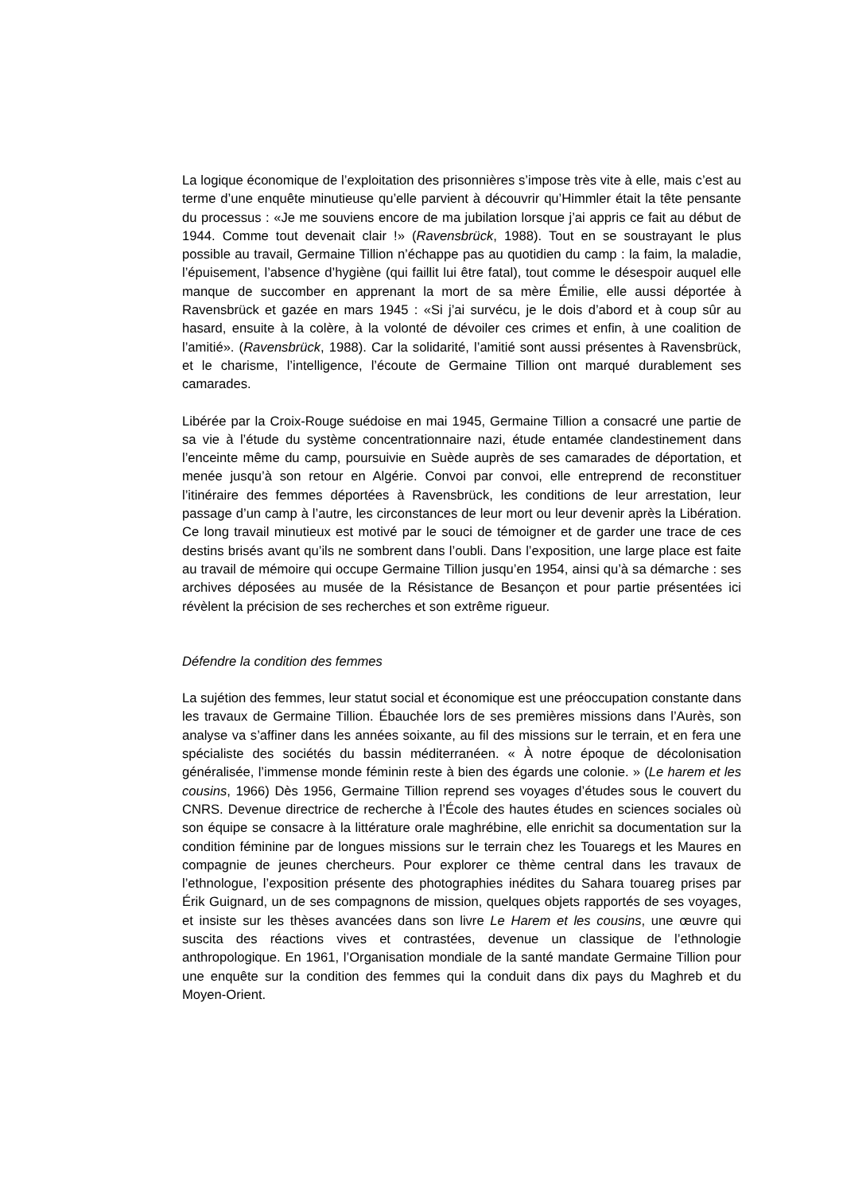La logique économique de l’exploitation des prisonnières s’impose très vite à elle, mais c’est au terme d’une enquête minutieuse qu’elle parvient à découvrir qu’Himmler était la tête pensante du processus : «Je me souviens encore de ma jubilation lorsque j’ai appris ce fait au début de 1944. Comme tout devenait clair !» (Ravensbrück, 1988). Tout en se soustrayant le plus possible au travail, Germaine Tillion n’échappe pas au quotidien du camp : la faim, la maladie, l’épuisement, l’absence d’hygiène (qui faillit lui être fatal), tout comme le désespoir auquel elle manque de succomber en apprenant la mort de sa mère Émilie, elle aussi déportée à Ravensbrück et gazée en mars 1945 : «Si j’ai survécu, je le dois d’abord et à coup sûr au hasard, ensuite à la colère, à la volonté de dévoiler ces crimes et enfin, à une coalition de l’amitié». (Ravensbrück, 1988). Car la solidarité, l’amitié sont aussi présentes à Ravensbrück, et le charisme, l’intelligence, l’écoute de Germaine Tillion ont marqué durablement ses camarades.
Libérée par la Croix-Rouge suédoise en mai 1945, Germaine Tillion a consacré une partie de sa vie à l’étude du système concentrationnaire nazi, étude entamée clandestinement dans l’enceinte même du camp, poursuivie en Suède auprès de ses camarades de déportation, et menée jusqu’à son retour en Algérie. Convoi par convoi, elle entreprend de reconstituer l’itinéraire des femmes déportées à Ravensbrück, les conditions de leur arrestation, leur passage d’un camp à l’autre, les circonstances de leur mort ou leur devenir après la Libération. Ce long travail minutieux est motivé par le souci de témoigner et de garder une trace de ces destins brisés avant qu’ils ne sombrent dans l’oubli. Dans l’exposition, une large place est faite au travail de mémoire qui occupe Germaine Tillion jusqu’en 1954, ainsi qu’à sa démarche : ses archives déposées au musée de la Résistance de Besançon et pour partie présentées ici révèlent la précision de ses recherches et son extrême rigueur.
Défendre la condition des femmes
La sujétion des femmes, leur statut social et économique est une préoccupation constante dans les travaux de Germaine Tillion. Ébauchée lors de ses premières missions dans l’Aurès, son analyse va s’affiner dans les années soixante, au fil des missions sur le terrain, et en fera une spécialiste des sociétés du bassin méditerranéen. « À notre époque de décolonisation généralisée, l’immense monde féminin reste à bien des égards une colonie. » (Le harem et les cousins, 1966) Dès 1956, Germaine Tillion reprend ses voyages d’études sous le couvert du CNRS. Devenue directrice de recherche à l’École des hautes études en sciences sociales où son équipe se consacre à la littérature orale maghrébine, elle enrichit sa documentation sur la condition féminine par de longues missions sur le terrain chez les Touaregs et les Maures en compagnie de jeunes chercheurs. Pour explorer ce thème central dans les travaux de l’ethnologue, l’exposition présente des photographies inédites du Sahara touareg prises par Érik Guignard, un de ses compagnons de mission, quelques objets rapportés de ses voyages, et insiste sur les thèses avancées dans son livre Le Harem et les cousins, une œuvre qui suscita des réactions vives et contrastées, devenue un classique de l’ethnologie anthropologique. En 1961, l’Organisation mondiale de la santé mandate Germaine Tillion pour une enquête sur la condition des femmes qui la conduit dans dix pays du Maghreb et du Moyen-Orient.